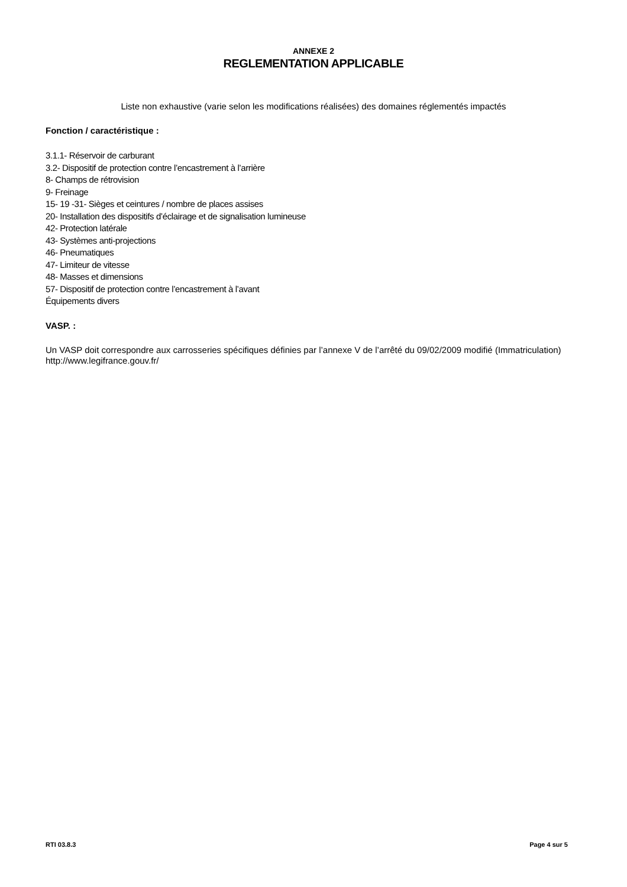ANNEXE 2
REGLEMENTATION APPLICABLE
Liste non exhaustive (varie selon les modifications réalisées) des domaines réglementés impactés
Fonction / caractéristique :
3.1.1- Réservoir de carburant
3.2- Dispositif de protection contre l’encastrement à l’arrière
8- Champs de rétrovision
9- Freinage
15- 19 -31- Sièges et ceintures / nombre de places assises
20- Installation des dispositifs d’éclairage et de signalisation lumineuse
42- Protection latérale
43- Systèmes anti-projections
46- Pneumatiques
47- Limiteur de vitesse
48- Masses et dimensions
57- Dispositif de protection contre l’encastrement à l’avant
Équipements divers
VASP. :
Un VASP doit correspondre aux carrosseries spécifiques définies par l’annexe V de l’arrêté du 09/02/2009 modifié (Immatriculation)
http://www.legifrance.gouv.fr/
RTI 03.8.3 Page 4 sur 5